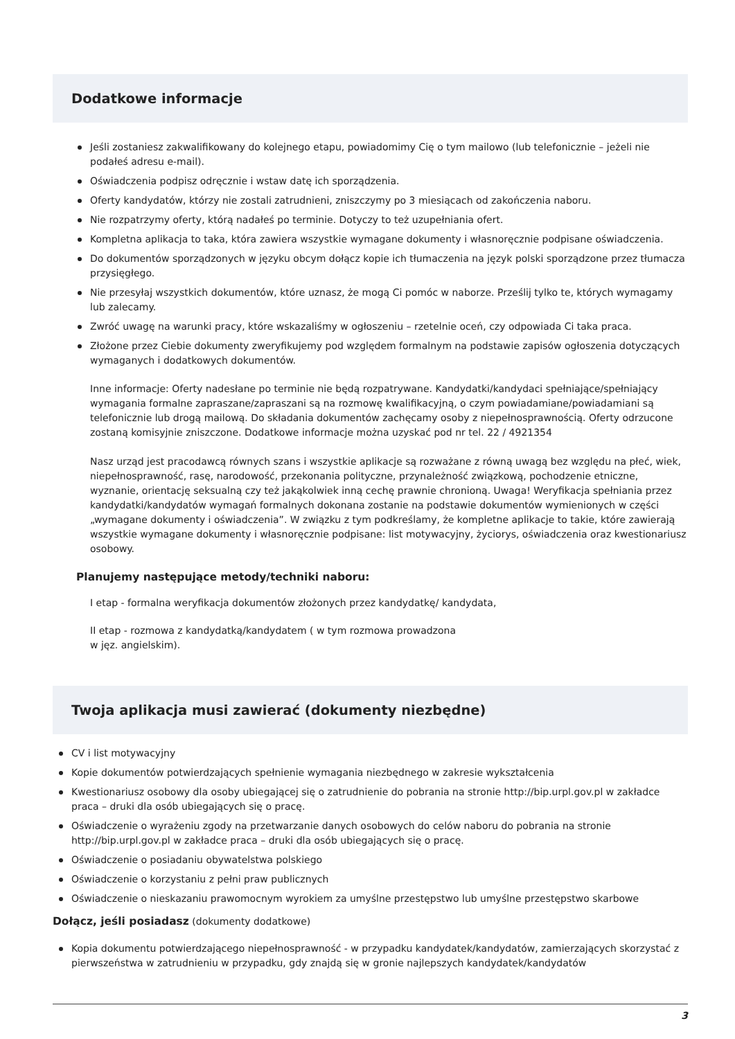Dodatkowe informacje
Jeśli zostaniesz zakwalifikowany do kolejnego etapu, powiadomimy Cię o tym mailowo (lub telefonicznie – jeżeli nie podałeś adresu e-mail).
Oświadczenia podpisz odręcznie i wstaw datę ich sporządzenia.
Oferty kandydatów, którzy nie zostali zatrudnieni, zniszczymy po 3 miesiącach od zakończenia naboru.
Nie rozpatrzymy oferty, którą nadałeś po terminie. Dotyczy to też uzupełniania ofert.
Kompletna aplikacja to taka, która zawiera wszystkie wymagane dokumenty i własnoręcznie podpisane oświadczenia.
Do dokumentów sporządzonych w języku obcym dołącz kopie ich tłumaczenia na język polski sporządzone przez tłumacza przysięgłego.
Nie przesyłaj wszystkich dokumentów, które uznasz, że mogą Ci pomóc w naborze. Prześlij tylko te, których wymagamy lub zalecamy.
Zwróć uwagę na warunki pracy, które wskazaliśmy w ogłoszeniu – rzetelnie oceń, czy odpowiada Ci taka praca.
Złożone przez Ciebie dokumenty zweryfikujemy pod względem formalnym na podstawie zapisów ogłoszenia dotyczących wymaganych i dodatkowych dokumentów.
Inne informacje: Oferty nadesłane po terminie nie będą rozpatrywane. Kandydatki/kandydaci spełniające/spełniający wymagania formalne zapraszane/zapraszani są na rozmowę kwalifikacyjną, o czym powiadamiane/powiadamiani są telefonicznie lub drogą mailową. Do składania dokumentów zachęcamy osoby z niepełnosprawnością. Oferty odrzucone zostaną komisyjnie zniszczone. Dodatkowe informacje można uzyskać pod nr tel. 22 / 4921354
Nasz urząd jest pracodawcą równych szans i wszystkie aplikacje są rozważane z równą uwagą bez względu na płeć, wiek, niepełnosprawność, rasę, narodowość, przekonania polityczne, przynależność związkową, pochodzenie etniczne, wyznanie, orientację seksualną czy też jakąkolwiek inną cechę prawnie chronioną. Uwaga! Weryfikacja spełniania przez kandydatki/kandydatów wymagań formalnych dokonana zostanie na podstawie dokumentów wymienionych w części „wymagane dokumenty i oświadczenia”. W związku z tym podkreślamy, że kompletne aplikacje to takie, które zawierają wszystkie wymagane dokumenty i własnoręcznie podpisane: list motywacyjny, życiorys, oświadczenia oraz kwestionariusz osobowy.
Planujemy następujące metody/techniki naboru:
I etap - formalna weryfikacja dokumentów złożonych przez kandydatkę/ kandydata,
II etap - rozmowa z kandydatką/kandydatem ( w tym rozmowa prowadzona
w jęz. angielskim).
Twoja aplikacja musi zawierać (dokumenty niezbędne)
CV i list motywacyjny
Kopie dokumentów potwierdzających spełnienie wymagania niezbędnego w zakresie wykształcenia
Kwestionariusz osobowy dla osoby ubiegającej się o zatrudnienie do pobrania na stronie http://bip.urpl.gov.pl w zakładce praca – druki dla osób ubiegających się o pracę.
Oświadczenie o wyrażeniu zgody na przetwarzanie danych osobowych do celów naboru do pobrania na stronie http://bip.urpl.gov.pl w zakładce praca – druki dla osób ubiegających się o pracę.
Oświadczenie o posiadaniu obywatelstwa polskiego
Oświadczenie o korzystaniu z pełni praw publicznych
Oświadczenie o nieskazaniu prawomocnym wyrokiem za umyślne przestępstwo lub umyślne przestępstwo skarbowe
Dołącz, jeśli posiadasz (dokumenty dodatkowe)
Kopia dokumentu potwierdzającego niepełnosprawność - w przypadku kandydatek/kandydatów, zamierzających skorzystać z pierwszeństwa w zatrudnieniu w przypadku, gdy znajdą się w gronie najlepszych kandydatek/kandydatów
3